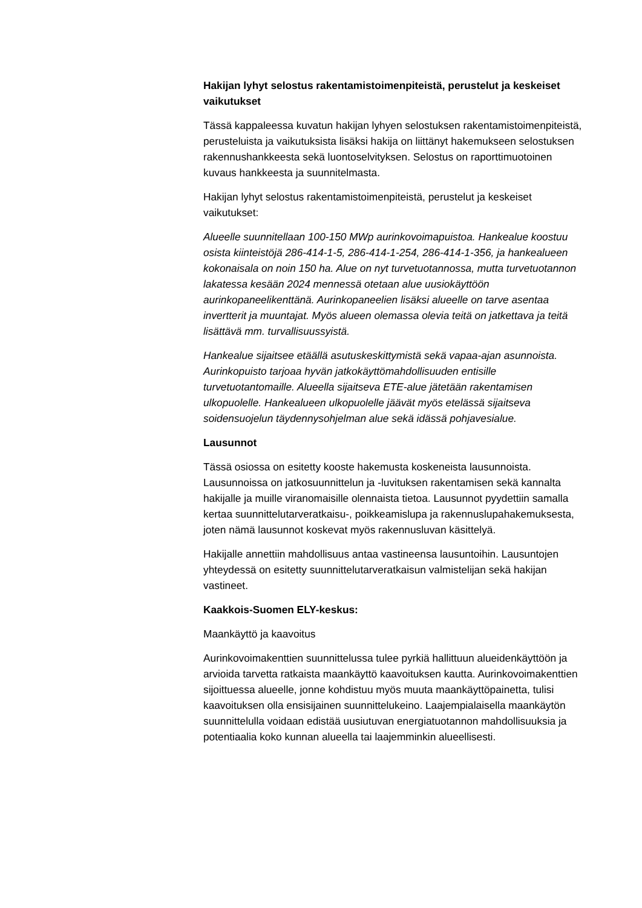Hakijan lyhyt selostus rakentamistoimenpiteistä, perustelut ja keskeiset vaikutukset
Tässä kappaleessa kuvatun hakijan lyhyen selostuksen rakentamistoimenpiteistä, perusteluista ja vaikutuksista lisäksi hakija on liittänyt hakemukseen selostuksen rakennushankkeesta sekä luontoselvityksen. Selostus on raporttimuotoinen kuvaus hankkeesta ja suunnitelmasta.
Hakijan lyhyt selostus rakentamistoimenpiteistä, perustelut ja keskeiset vaikutukset:
Alueelle suunnitellaan 100-150 MWp aurinkovoimapuistoa. Hankealue koostuu osista kiinteistöjä 286-414-1-5, 286-414-1-254, 286-414-1-356, ja hankealueen kokonaisala on noin 150 ha. Alue on nyt turvetuotannossa, mutta turvetuotannon lakatessa kesään 2024 mennessä otetaan alue uusiokäyttöön aurinkopaneelikenttänä. Aurinkopaneelien lisäksi alueelle on tarve asentaa invertterit ja muuntajat. Myös alueen olemassa olevia teitä on jatkettava ja teitä lisättävä mm. turvallisuussyistä.
Hankealue sijaitsee etäällä asutuskeskittymistä sekä vapaa-ajan asunnoista. Aurinkopuisto tarjoaa hyvän jatkokäyttömahdollisuuden entisille turvetuotantomaille. Alueella sijaitseva ETE-alue jätetään rakentamisen ulkopuolelle. Hankealueen ulkopuolelle jäävät myös etelässä sijaitseva soidensuojelun täydennysohjelman alue sekä idässä pohjavesialue.
Lausunnot
Tässä osiossa on esitetty kooste hakemusta koskeneista lausunnoista. Lausunnoissa on jatkosuunnittelun ja -luvituksen rakentamisen sekä kannalta hakijalle ja muille viranomaisille olennaista tietoa. Lausunnot pyydettiin samalla kertaa suunnittelutarveratkaisu-, poikkeamislupa ja rakennuslupahakemuksesta, joten nämä lausunnot koskevat myös rakennusluvan käsittelyä.
Hakijalle annettiin mahdollisuus antaa vastineensa lausuntoihin. Lausuntojen yhteydessä on esitetty suunnittelutarveratkaisun valmistelijan sekä hakijan vastineet.
Kaakkois-Suomen ELY-keskus:
Maankäyttö ja kaavoitus
Aurinkovoimakenttien suunnittelussa tulee pyrkiä hallittuun alueidenkäyttöön ja arvioida tarvetta ratkaista maankäyttö kaavoituksen kautta. Aurinkovoimakenttien sijoittuessa alueelle, jonne kohdistuu myös muuta maankäyttöpainetta, tulisi kaavoituksen olla ensisijainen suunnittelukeino. Laajempialaisella maankäytön suunnittelulla voidaan edistää uusiutuvan energiatuotannon mahdollisuuksia ja potentiaalia koko kunnan alueella tai laajemminkin alueellisesti.